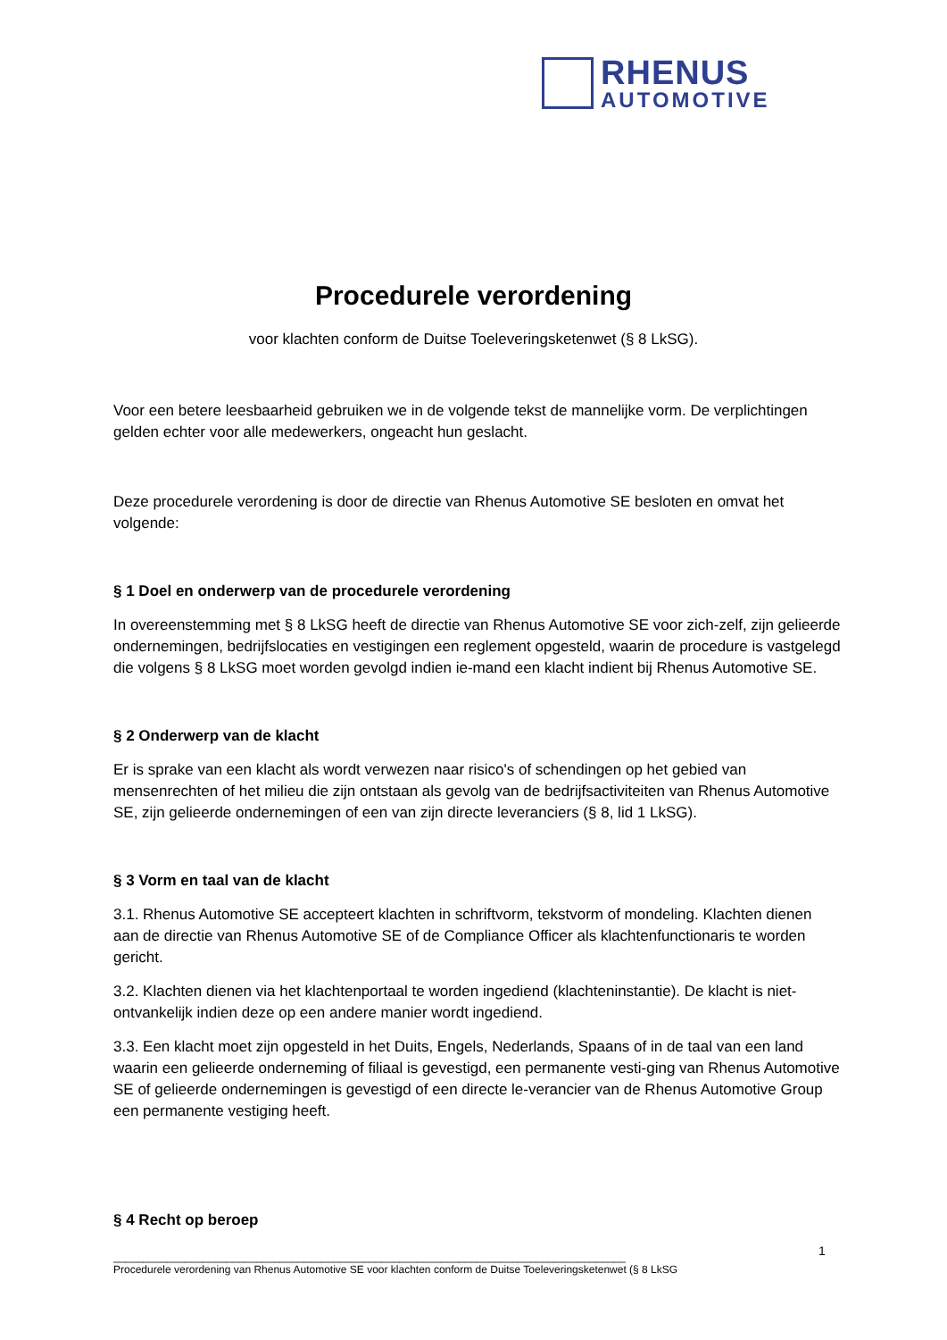RHENUS
AUTOMOTIVE
Procedurele verordening
voor klachten conform de Duitse Toeleveringsketenwet (§ 8 LkSG).
Voor een betere leesbaarheid gebruiken we in de volgende tekst de mannelijke vorm. De verplichtingen gelden echter voor alle medewerkers, ongeacht hun geslacht.
Deze procedurele verordening is door de directie van Rhenus Automotive SE besloten en omvat het volgende:
§ 1 Doel en onderwerp van de procedurele verordening
In overeenstemming met § 8 LkSG heeft de directie van Rhenus Automotive SE voor zich-zelf, zijn gelieerde ondernemingen, bedrijfslocaties en vestigingen een reglement opgesteld, waarin de procedure is vastgelegd die volgens § 8 LkSG moet worden gevolgd indien ie-mand een klacht indient bij Rhenus Automotive SE.
§ 2 Onderwerp van de klacht
Er is sprake van een klacht als wordt verwezen naar risico's of schendingen op het gebied van mensenrechten of het milieu die zijn ontstaan als gevolg van de bedrijfsactiviteiten van Rhenus Automotive SE, zijn gelieerde ondernemingen of een van zijn directe leveranciers (§ 8, lid 1 LkSG).
§ 3 Vorm en taal van de klacht
3.1. Rhenus Automotive SE accepteert klachten in schriftvorm, tekstvorm of mondeling. Klachten dienen aan de directie van Rhenus Automotive SE of de Compliance Officer als klachtenfunctionaris te worden gericht.
3.2. Klachten dienen via het klachtenportaal te worden ingediend (klachteninstantie). De klacht is niet-ontvankelijk indien deze op een andere manier wordt ingediend.
3.3. Een klacht moet zijn opgesteld in het Duits, Engels, Nederlands, Spaans of in de taal van een land waarin een gelieerde onderneming of filiaal is gevestigd, een permanente vesti-ging van Rhenus Automotive SE of gelieerde ondernemingen is gevestigd of een directe le-verancier van de Rhenus Automotive Group een permanente vestiging heeft.
§ 4 Recht op beroep
1
______________________________________________________________________________________
Procedurele verordening van Rhenus Automotive SE voor klachten conform de Duitse Toeleveringsketenwet (§ 8 LkSG